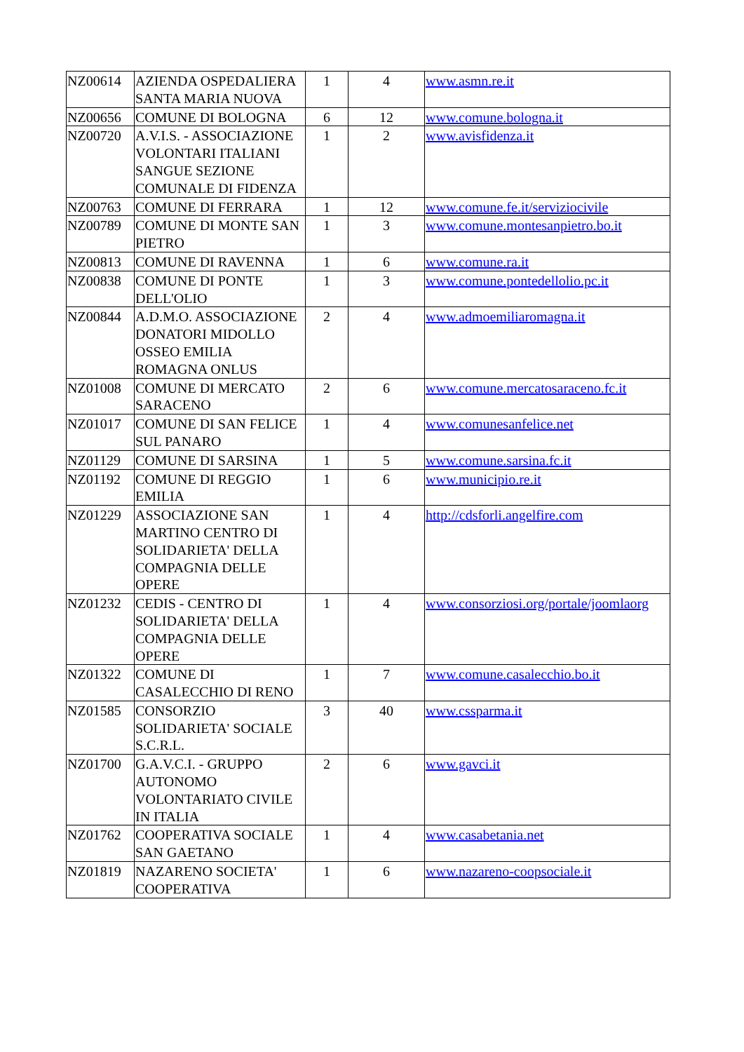| NZ00614 | AZIENDA OSPEDALIERA SANTA MARIA NUOVA | 1 | 4 | www.asmn.re.it |
| NZ00656 | COMUNE DI BOLOGNA | 6 | 12 | www.comune.bologna.it |
| NZ00720 | A.V.I.S. - ASSOCIAZIONE VOLONTARI ITALIANI SANGUE SEZIONE COMUNALE DI FIDENZA | 1 | 2 | www.avisfidenza.it |
| NZ00763 | COMUNE DI FERRARA | 1 | 12 | www.comune.fe.it/serviziocivile |
| NZ00789 | COMUNE DI MONTE SAN PIETRO | 1 | 3 | www.comune.montesanpietro.bo.it |
| NZ00813 | COMUNE DI RAVENNA | 1 | 6 | www.comune.ra.it |
| NZ00838 | COMUNE DI PONTE DELL'OLIO | 1 | 3 | www.comune.pontedellolio.pc.it |
| NZ00844 | A.D.M.O. ASSOCIAZIONE DONATORI MIDOLLO OSSEO EMILIA ROMAGNA ONLUS | 2 | 4 | www.admoemiliaromagna.it |
| NZ01008 | COMUNE DI MERCATO SARACENO | 2 | 6 | www.comune.mercatosaraceno.fc.it |
| NZ01017 | COMUNE DI SAN FELICE SUL PANARO | 1 | 4 | www.comunesanfelice.net |
| NZ01129 | COMUNE DI SARSINA | 1 | 5 | www.comune.sarsina.fc.it |
| NZ01192 | COMUNE DI REGGIO EMILIA | 1 | 6 | www.municipio.re.it |
| NZ01229 | ASSOCIAZIONE SAN MARTINO CENTRO DI SOLIDARIETA' DELLA COMPAGNIA DELLE OPERE | 1 | 4 | http://cdsforli.angelfire.com |
| NZ01232 | CEDIS - CENTRO DI SOLIDARIETA' DELLA COMPAGNIA DELLE OPERE | 1 | 4 | www.consorziosi.org/portale/joomlaorg |
| NZ01322 | COMUNE DI CASALECCHIO DI RENO | 1 | 7 | www.comune.casalecchio.bo.it |
| NZ01585 | CONSORZIO SOLIDARIETA' SOCIALE S.C.R.L. | 3 | 40 | www.cssparma.it |
| NZ01700 | G.A.V.C.I. - GRUPPO AUTONOMO VOLONTARIATO CIVILE IN ITALIA | 2 | 6 | www.gavci.it |
| NZ01762 | COOPERATIVA SOCIALE SAN GAETANO | 1 | 4 | www.casabetania.net |
| NZ01819 | NAZARENO SOCIETA' COOPERATIVA | 1 | 6 | www.nazareno-coopsociale.it |